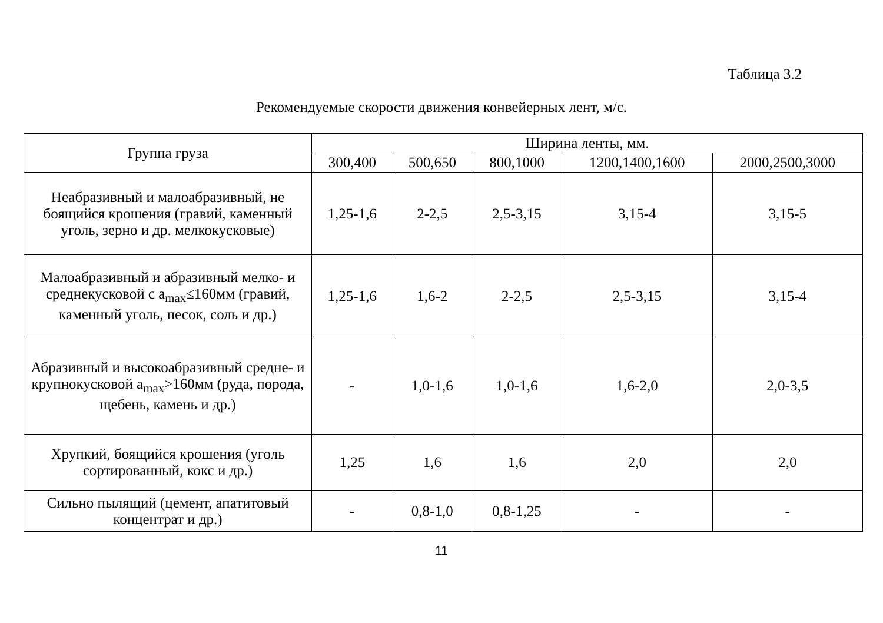Таблица 3.2
Рекомендуемые скорости движения конвейерных лент, м/с.
| Группа груза | Ширина ленты, мм. | | | | |
| --- | --- | --- | --- | --- | --- |
| | 300,400 | 500,650 | 800,1000 | 1200,1400,1600 | 2000,2500,3000 |
| Неабразивный и малоабразивный, не боящийся крошения (гравий, каменный уголь, зерно и др. мелкокусковые) | 1,25-1,6 | 2-2,5 | 2,5-3,15 | 3,15-4 | 3,15-5 |
| Малоабразивный и абразивный мелко- и среднекусковой с a<sub>max</sub>≤160мм (гравий, каменный уголь, песок, соль и др.) | 1,25-1,6 | 1,6-2 | 2-2,5 | 2,5-3,15 | 3,15-4 |
| Абразивный и высокоабразивный средне- и крупнокусковой a<sub>max</sub>>160мм (руда, порода, щебень, камень и др.) | - | 1,0-1,6 | 1,0-1,6 | 1,6-2,0 | 2,0-3,5 |
| Хрупкий, боящийся крошения (уголь сортированный, кокс и др.) | 1,25 | 1,6 | 1,6 | 2,0 | 2,0 |
| Сильно пылящий (цемент, апатитовый концентрат и др.) | - | 0,8-1,0 | 0,8-1,25 | - | - |
11